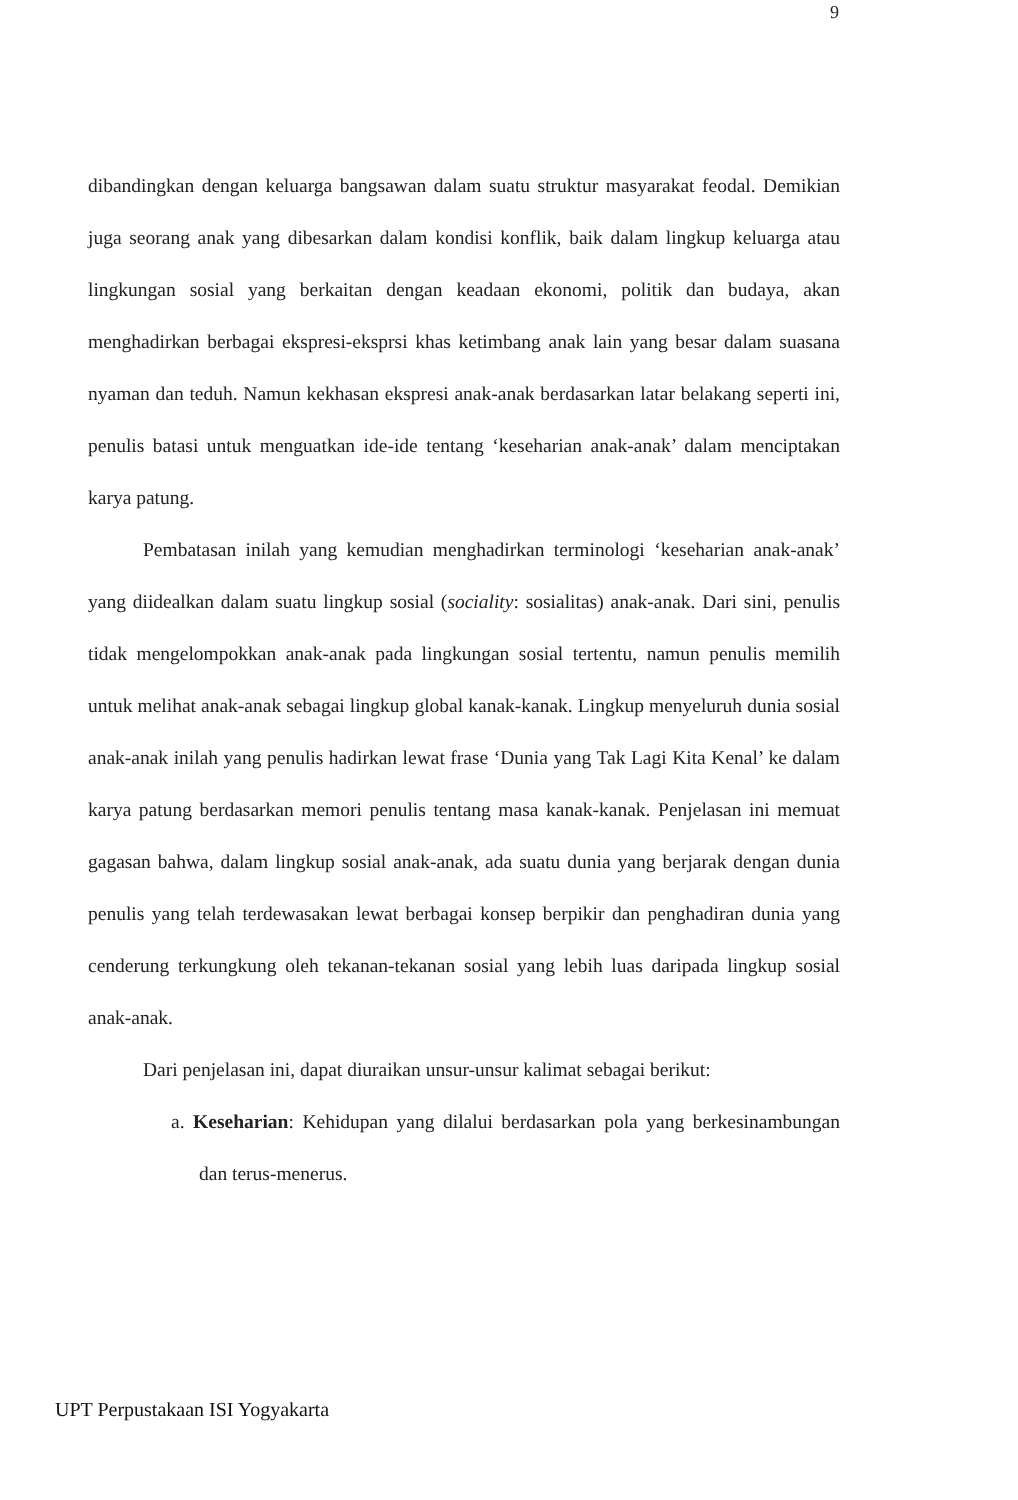9
dibandingkan dengan keluarga bangsawan dalam suatu struktur masyarakat feodal. Demikian juga seorang anak yang dibesarkan dalam kondisi konflik, baik dalam lingkup keluarga atau lingkungan sosial yang berkaitan dengan keadaan ekonomi, politik dan budaya, akan menghadirkan berbagai ekspresi-eksprsi khas ketimbang anak lain yang besar dalam suasana nyaman dan teduh. Namun kekhasan ekspresi anak-anak berdasarkan latar belakang seperti ini, penulis batasi untuk menguatkan ide-ide tentang ‘keseharian anak-anak’ dalam menciptakan karya patung.
Pembatasan inilah yang kemudian menghadirkan terminologi ‘keseharian anak-anak’ yang diidealkan dalam suatu lingkup sosial (sociality: sosialitas) anak-anak. Dari sini, penulis tidak mengelompokkan anak-anak pada lingkungan sosial tertentu, namun penulis memilih untuk melihat anak-anak sebagai lingkup global kanak-kanak. Lingkup menyeluruh dunia sosial anak-anak inilah yang penulis hadirkan lewat frase ‘Dunia yang Tak Lagi Kita Kenal’ ke dalam karya patung berdasarkan memori penulis tentang masa kanak-kanak. Penjelasan ini memuat gagasan bahwa, dalam lingkup sosial anak-anak, ada suatu dunia yang berjarak dengan dunia penulis yang telah terdewasakan lewat berbagai konsep berpikir dan penghadiran dunia yang cenderung terkungkung oleh tekanan-tekanan sosial yang lebih luas daripada lingkup sosial anak-anak.
Dari penjelasan ini, dapat diuraikan unsur-unsur kalimat sebagai berikut:
a. Keseharian: Kehidupan yang dilalui berdasarkan pola yang berkesinambungan dan terus-menerus.
UPT Perpustakaan ISI Yogyakarta